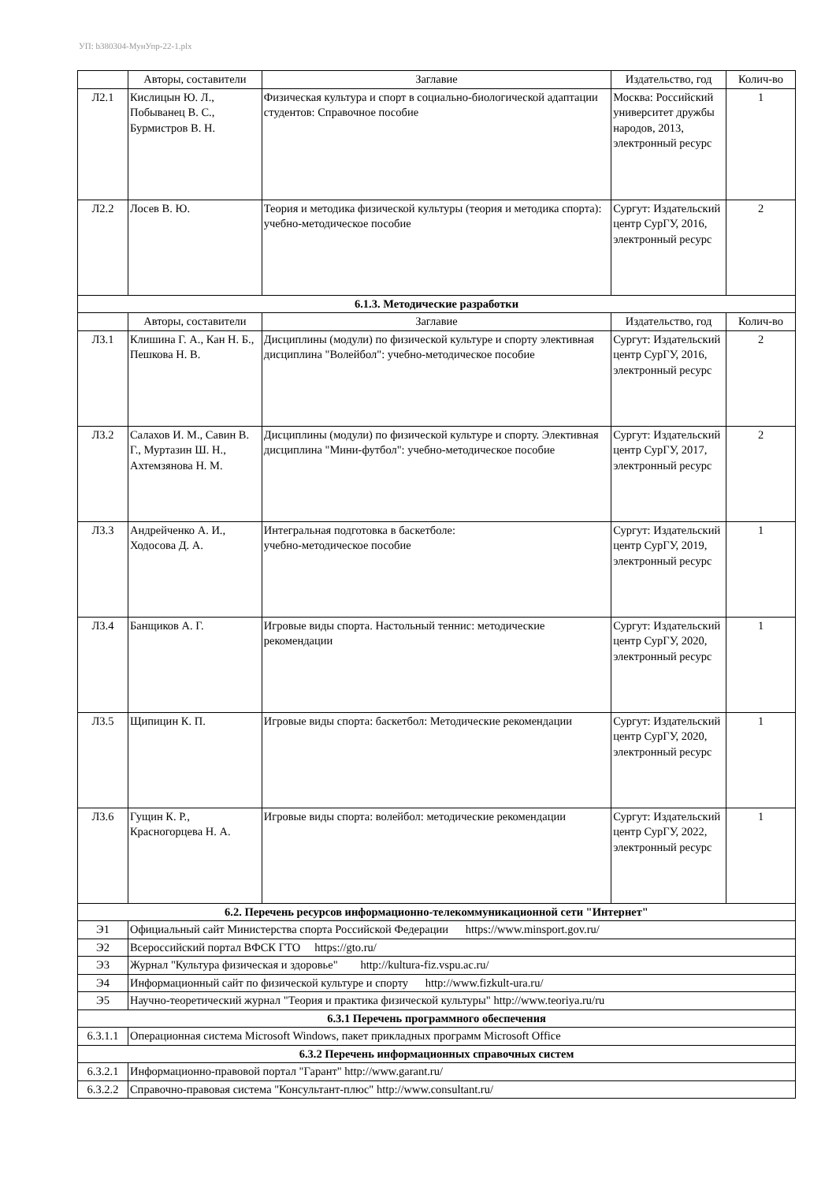УП: b380304-МунУпр-22-1.plx
| | Авторы, составители | Заглавие | Издательство, год | Колич-во |
| --- | --- | --- | --- | --- |
| Л2.1 | Кислицын Ю. Л., Побыванец В. С., Бурмистров В. Н. | Физическая культура и спорт в социально-биологической адаптации студентов: Справочное пособие | Москва: Российский университет дружбы народов, 2013, электронный ресурс | 1 |
| Л2.2 | Лосев В. Ю. | Теория и методика физической культуры (теория и методика спорта): учебно-методическое пособие | Сургут: Издательский центр СурГУ, 2016, электронный ресурс | 2 |
| 6.1.3. Методические разработки | | | | |
| | Авторы, составители | Заглавие | Издательство, год | Колич-во |
| Л3.1 | Клишина Г. А., Кан Н. Б., Пешкова Н. В. | Дисциплины (модули) по физической культуре и спорту элективная дисциплина "Волейбол": учебно-методическое пособие | Сургут: Издательский центр СурГУ, 2016, электронный ресурс | 2 |
| Л3.2 | Салахов И. М., Савин В. Г., Муртазин Ш. Н., Ахтемзянова Н. М. | Дисциплины (модули) по физической культуре и спорту. Элективная дисциплина "Мини-футбол": учебно-методическое пособие | Сургут: Издательский центр СурГУ, 2017, электронный ресурс | 2 |
| Л3.3 | Андрейченко А. И., Ходосова Д. А. | Интегральная подготовка в баскетболе: учебно-методическое пособие | Сургут: Издательский центр СурГУ, 2019, электронный ресурс | 1 |
| Л3.4 | Банщиков А. Г. | Игровые виды спорта. Настольный теннис: методические рекомендации | Сургут: Издательский центр СурГУ, 2020, электронный ресурс | 1 |
| Л3.5 | Щипицин К. П. | Игровые виды спорта: баскетбол: Методические рекомендации | Сургут: Издательский центр СурГУ, 2020, электронный ресурс | 1 |
| Л3.6 | Гущин К. Р., Красногорцева Н. А. | Игровые виды спорта: волейбол: методические рекомендации | Сургут: Издательский центр СурГУ, 2022, электронный ресурс | 1 |
| 6.2. Перечень ресурсов информационно-телекоммуникационной сети "Интернет" | | | | |
| Э1 | Официальный сайт Министерства спорта Российской Федерации https://www.minsport.gov.ru/ | | | |
| Э2 | Всероссийский портал ВФСК ГТО https://gto.ru/ | | | |
| Э3 | Журнал "Культура физическая и здоровье" http://kultura-fiz.vspu.ac.ru/ | | | |
| Э4 | Информационный сайт по физической культуре и спорту http://www.fizkult-ura.ru/ | | | |
| Э5 | Научно-теоретический журнал "Теория и практика физической культуры" http://www.teoriya.ru/ru | | | |
| 6.3.1 Перечень программного обеспечения | | | | |
| 6.3.1.1 | Операционная система Microsoft Windows, пакет прикладных программ Microsoft Office | | | |
| 6.3.2 Перечень информационных справочных систем | | | | |
| 6.3.2.1 | Информационно-правовой портал "Гарант" http://www.garant.ru/ | | | |
| 6.3.2.2 | Справочно-правовая система "Консультант-плюс" http://www.consultant.ru/ | | | |